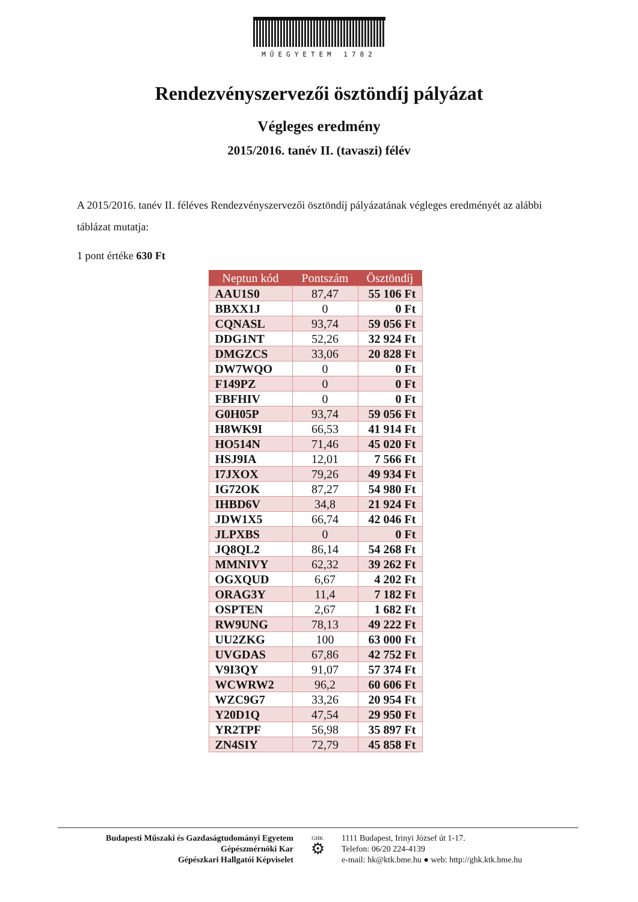MŰEGYETEM 1782
Rendezvényszervezői ösztöndíj pályázat
Végleges eredmény
2015/2016. tanév II. (tavaszi) félév
A 2015/2016. tanév II. féléves Rendezvényszervezői ösztöndíj pályázatának végleges eredményét az alábbi táblázat mutatja:
1 pont értéke 630 Ft
| Neptun kód | Pontszám | Ösztöndíj |
| --- | --- | --- |
| AAU1S0 | 87,47 | 55 106 Ft |
| BBXX1J | 0 | 0 Ft |
| CQNASL | 93,74 | 59 056 Ft |
| DDG1NT | 52,26 | 32 924 Ft |
| DMGZCS | 33,06 | 20 828 Ft |
| DW7WQO | 0 | 0 Ft |
| F149PZ | 0 | 0 Ft |
| FBFHIV | 0 | 0 Ft |
| G0H05P | 93,74 | 59 056 Ft |
| H8WK9I | 66,53 | 41 914 Ft |
| HO514N | 71,46 | 45 020 Ft |
| HSJ9IA | 12,01 | 7 566 Ft |
| I7JXOX | 79,26 | 49 934 Ft |
| IG72OK | 87,27 | 54 980 Ft |
| IHBD6V | 34,8 | 21 924 Ft |
| JDW1X5 | 66,74 | 42 046 Ft |
| JLPXBS | 0 | 0 Ft |
| JQ8QL2 | 86,14 | 54 268 Ft |
| MMNIVY | 62,32 | 39 262 Ft |
| OGXQUD | 6,67 | 4 202 Ft |
| ORAG3Y | 11,4 | 7 182 Ft |
| OSPTEN | 2,67 | 1 682 Ft |
| RW9UNG | 78,13 | 49 222 Ft |
| UU2ZKG | 100 | 63 000 Ft |
| UVGDAS | 67,86 | 42 752 Ft |
| V9I3QY | 91,07 | 57 374 Ft |
| WCWRW2 | 96,2 | 60 606 Ft |
| WZC9G7 | 33,26 | 20 954 Ft |
| Y20D1Q | 47,54 | 29 950 Ft |
| YR2TPF | 56,98 | 35 897 Ft |
| ZN4SIY | 72,79 | 45 858 Ft |
Budapesti Műszaki és Gazdaságtudományi Egyetem
Gépészmérnöki Kar
Gépészkari Hallgatói Képviselet
GHK
⚙
1111 Budapest, Irinyi József út 1-17.
Telefon: 06/20 224-4139
e-mail: hk@ktk.bme.hu ● web: http://ghk.ktk.bme.hu